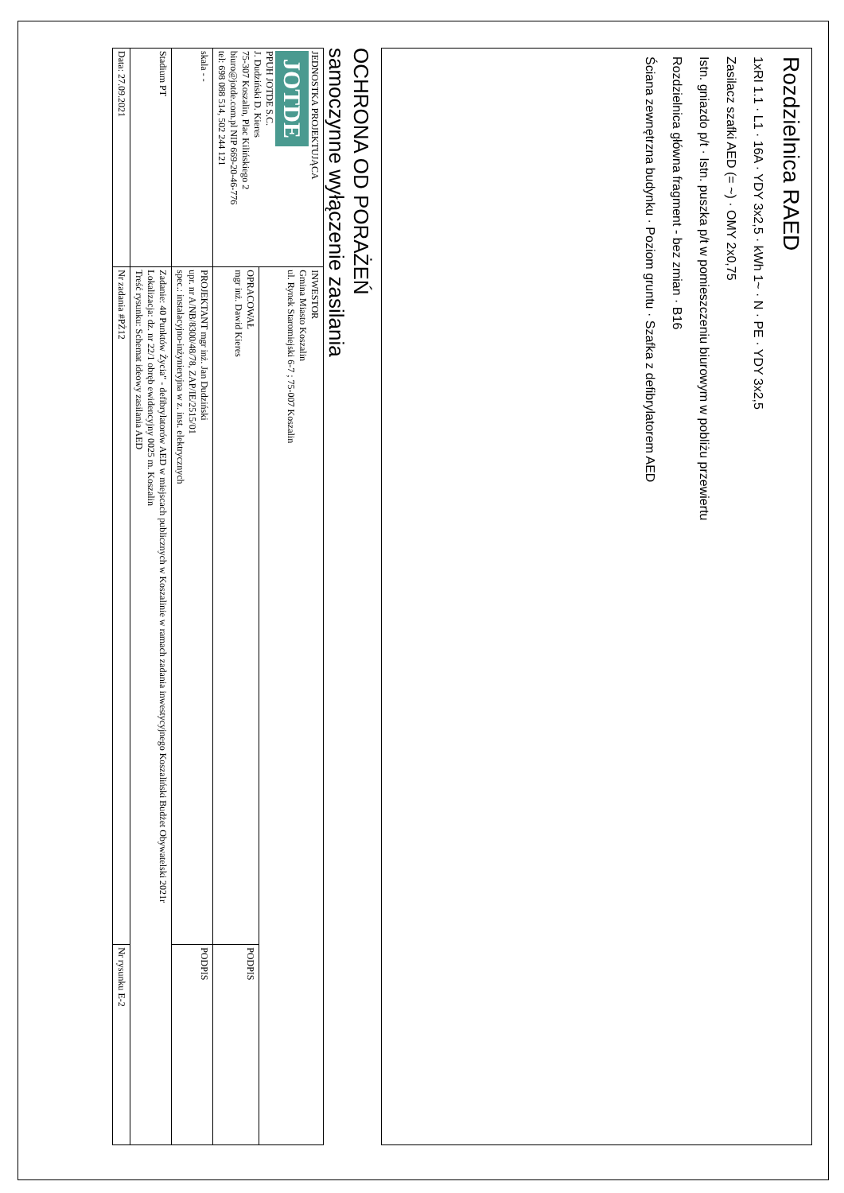Rozdzielnica RAED
1xRI 1.1 · L1 · 16A · YDY 3x2,5 · kWh 1~ · N · PE · YDY 3x2,5
Zasilacz szafki AED (= ~) · OMY 2x0,75
Istn. gniazdo p/t · Istn. puszka p/t w pomieszczeniu biurowym w pobliżu przewiertu
Rozdzielnica główna fragment - bez zmian · B16
Ściana zewnętrzna budynku · Poziom gruntu · Szafka z defibrylatorem AED
OCHRONA OD PORAŻEŃ
samoczynne wyłączenie zasilania
| JEDNOSTKA PROJEKTUJĄCA JOTDE PPUH JOTDE S.C. J. Dudziński D. Kieres 75-307 Koszalin, Plac Kilińskiego 2 biuro@jotde.com.pl NIP 669-20-46-776 tel: 698 088 514, 502 244 121 | INWESTOR Gmina Miasto Koszalin ul. Rynek Staromiejski 6-7 ; 75-007 Koszalin | |
| | OPRACOWAŁ mgr inż. Dawid Kieres | PODPIS |
| skala - - | PROJEKTANT mgr inż. Jan Dudziński upr. nr A/NB/8300/48/78, ZAP/IE/2515/01 spec.: instalacyjno-inżynieryjna w z. inst. elektrycznych | PODPIS |
| Stadium PT | Zadanie: 40 Punktów Życia" - defibrylatorów AED w miejscach publicznych w Koszalinie w ramach zadania inwestycyjnego Koszaliński Budżet Obywatelski 2021r Lokalizacja: dz. nr 22/1 obręb ewidencyjny 0025 m. Koszalin Treść rysunku: Schemat ideowy zasilania AED | |
| Data: 27.09.2021 | Nr zadania #PŻ12 | Nr rysunku E-2 |